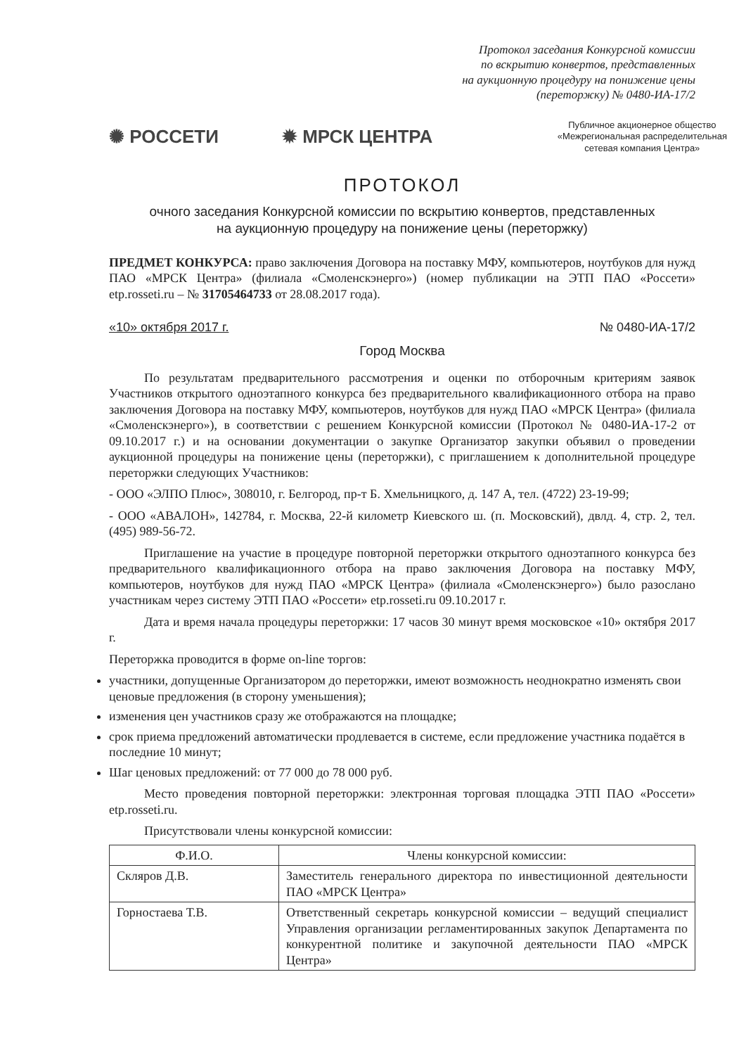Протокол заседания Конкурсной комиссии
по вскрытию конвертов, представленных
на аукционную процедуру на понижение цены
(переторжку) № 0480-ИА-17/2
✺ РОССЕТИ ✹ МРСК ЦЕНТРА
Публичное акционерное общество
«Межрегиональная распределительная
сетевая компания Центра»
ПРОТОКОЛ
очного заседания Конкурсной комиссии по вскрытию конвертов, представленных
на аукционную процедуру на понижение цены (переторжку)
ПРЕДМЕТ КОНКУРСА: право заключения Договора на поставку МФУ, компьютеров, ноутбуков для нужд ПАО «МРСК Центра» (филиала «Смоленскэнерго») (номер публикации на ЭТП ПАО «Россети» etp.rosseti.ru – № 31705464733 от 28.08.2017 года).
«10» октября 2017 г. № 0480-ИА-17/2
Город Москва
По результатам предварительного рассмотрения и оценки по отборочным критериям заявок Участников открытого одноэтапного конкурса без предварительного квалификационного отбора на право заключения Договора на поставку МФУ, компьютеров, ноутбуков для нужд ПАО «МРСК Центра» (филиала «Смоленскэнерго»), в соответствии с решением Конкурсной комиссии (Протокол № 0480-ИА-17-2 от 09.10.2017 г.) и на основании документации о закупке Организатор закупки объявил о проведении аукционной процедуры на понижение цены (переторжки), с приглашением к дополнительной процедуре переторжки следующих Участников:
- ООО «ЭЛПО Плюс», 308010, г. Белгород, пр-т Б. Хмельницкого, д. 147 А, тел. (4722) 23-19-99;
- ООО «АВАЛОН», 142784, г. Москва, 22-й километр Киевского ш. (п. Московский), двлд. 4, стр. 2, тел. (495) 989-56-72.
Приглашение на участие в процедуре повторной переторжки открытого одноэтапного конкурса без предварительного квалификационного отбора на право заключения Договора на поставку МФУ, компьютеров, ноутбуков для нужд ПАО «МРСК Центра» (филиала «Смоленскэнерго») было разослано участникам через систему ЭТП ПАО «Россети» etp.rosseti.ru 09.10.2017 г.
Дата и время начала процедуры переторжки: 17 часов 30 минут время московское «10» октября 2017 г.
Переторжка проводится в форме on-line торгов:
участники, допущенные Организатором до переторжки, имеют возможность неоднократно изменять свои ценовые предложения (в сторону уменьшения);
изменения цен участников сразу же отображаются на площадке;
срок приема предложений автоматически продлевается в системе, если предложение участника подаётся в последние 10 минут;
Шаг ценовых предложений: от 77 000 до 78 000 руб.
Место проведения повторной переторжки: электронная торговая площадка ЭТП ПАО «Россети» etp.rosseti.ru.
Присутствовали члены конкурсной комиссии:
| Ф.И.О. | Члены конкурсной комиссии: |
| --- | --- |
| Скляров Д.В. | Заместитель генерального директора по инвестиционной деятельности ПАО «МРСК Центра» |
| Горностаева Т.В. | Ответственный секретарь конкурсной комиссии – ведущий специалист Управления организации регламентированных закупок Департамента по конкурентной политике и закупочной деятельности ПАО «МРСК Центра» |